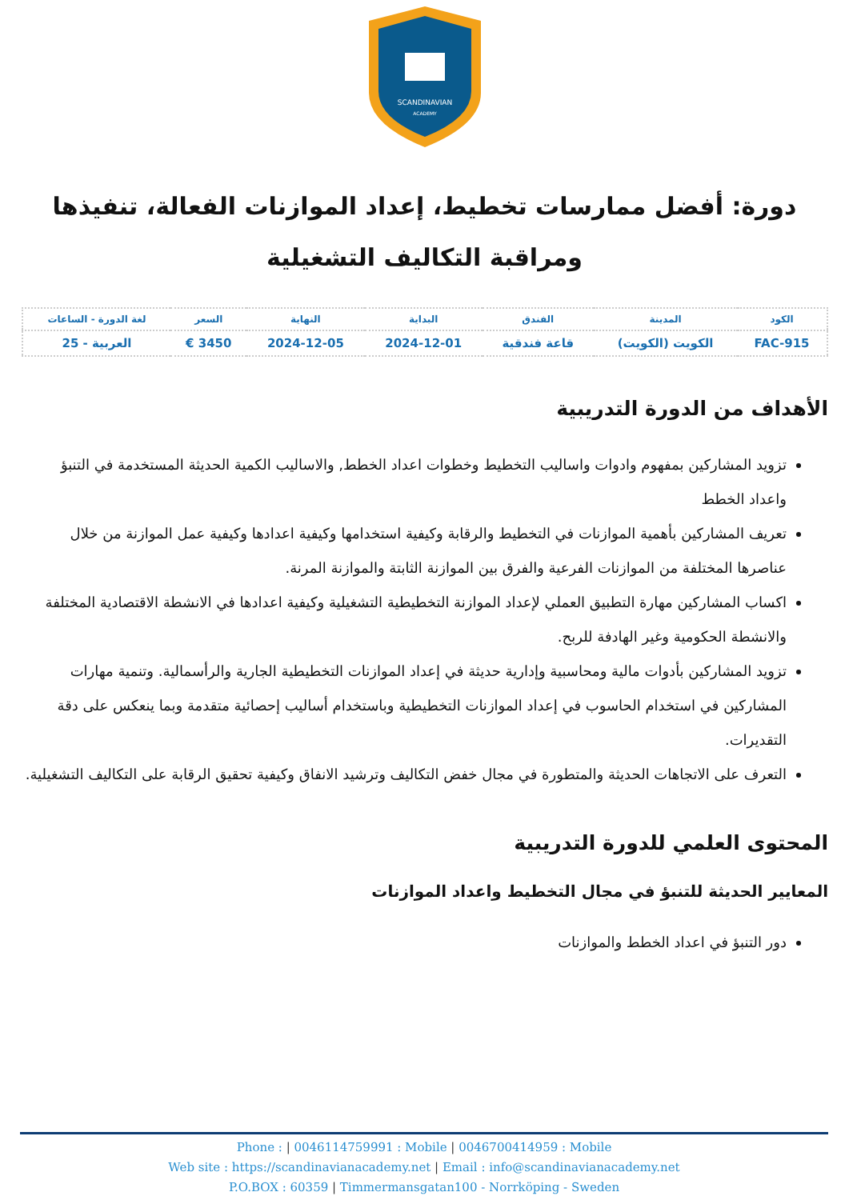SCANDINAVIAN
ACADEMY
دورة: أفضل ممارسات تخطيط، إعداد الموازنات الفعالة، تنفيذها ومراقبة التكاليف التشغيلية
| الكود | المدينة | الفندق | البداية | النهاية | السعر | لغة الدورة - الساعات |
| --- | --- | --- | --- | --- | --- | --- |
| FAC-915 | الكويت (الكويت) | قاعة فندقية | 2024-12-01 | 2024-12-05 | 3450 € | العربية - 25 |
الأهداف من الدورة التدريبية
تزويد المشاركين بمفهوم وادوات واساليب التخطيط وخطوات اعداد الخطط, والاساليب الكمية الحديثة المستخدمة في التنبؤ واعداد الخطط
تعريف المشاركين بأهمية الموازنات في التخطيط والرقابة وكيفية استخدامها وكيفية اعدادها وكيفية عمل الموازنة من خلال عناصرها المختلفة من الموازنات الفرعية والفرق بين الموازنة الثابتة والموازنة المرنة.
اكساب المشاركين مهارة التطبيق العملي لإعداد الموازنة التخطيطية التشغيلية وكيفية اعدادها في الانشطة الاقتصادية المختلفة والانشطة الحكومية وغير الهادفة للربح.
تزويد المشاركين بأدوات مالية ومحاسبية وإدارية حديثة في إعداد الموازنات التخطيطية الجارية والرأسمالية. وتنمية مهارات المشاركين في استخدام الحاسوب في إعداد الموازنات التخطيطية وباستخدام أساليب إحصائية متقدمة وبما ينعكس على دقة التقديرات.
التعرف على الاتجاهات الحديثة والمتطورة في مجال خفض التكاليف وترشيد الانفاق وكيفية تحقيق الرقابة على التكاليف التشغيلية.
المحتوى العلمي للدورة التدريبية
المعايير الحديثة للتنبؤ في مجال التخطيط واعداد الموازنات
دور التنبؤ في اعداد الخطط والموازنات
Phone : | 0046114759991 : Mobile | 0046700414959 : Mobile
Web site : https://scandinavianacademy.net | Email : info@scandinavianacademy.net
P.O.BOX : 60359 | Timmermansgatan100 - Norrköping - Sweden